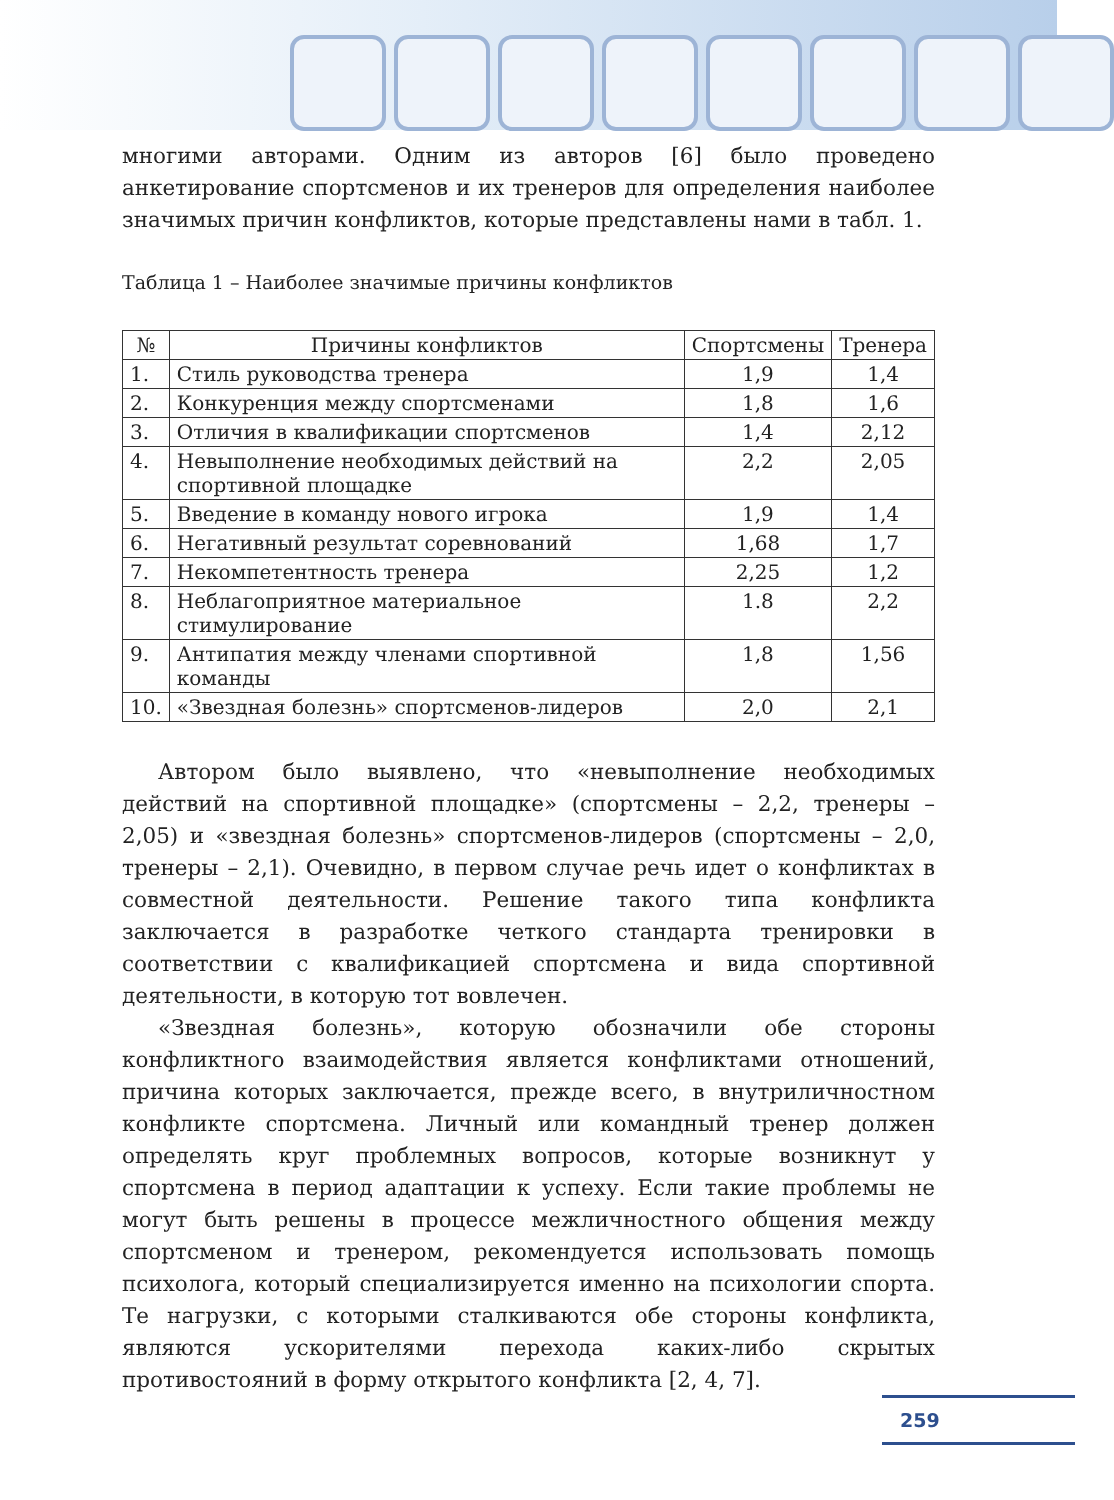многими авторами. Одним из авторов [6] было проведено анкетирование спортсменов и их тренеров для определения наиболее значимых причин конфликтов, которые представлены нами в табл. 1.
Таблица 1 – Наиболее значимые причины конфликтов
| № | Причины конфликтов | Спортсмены | Тренера |
| --- | --- | --- | --- |
| 1. | Стиль руководства тренера | 1,9 | 1,4 |
| 2. | Конкуренция между спортсменами | 1,8 | 1,6 |
| 3. | Отличия в квалификации спортсменов | 1,4 | 2,12 |
| 4. | Невыполнение необходимых действий на спортивной площадке | 2,2 | 2,05 |
| 5. | Введение в команду нового игрока | 1,9 | 1,4 |
| 6. | Негативный результат соревнований | 1,68 | 1,7 |
| 7. | Некомпетентность тренера | 2,25 | 1,2 |
| 8. | Неблагоприятное материальное стимулирование | 1.8 | 2,2 |
| 9. | Антипатия между членами спортивной команды | 1,8 | 1,56 |
| 10. | «Звездная болезнь» спортсменов-лидеров | 2,0 | 2,1 |
Автором было выявлено, что «невыполнение необходимых действий на спортивной площадке» (спортсмены – 2,2, тренеры – 2,05) и «звездная болезнь» спортсменов-лидеров (спортсмены – 2,0, тренеры – 2,1). Очевидно, в первом случае речь идет о конфликтах в совместной деятельности. Решение такого типа конфликта заключается в разработке четкого стандарта тренировки в соответствии с квалификацией спортсмена и вида спортивной деятельности, в которую тот вовлечен.
«Звездная болезнь», которую обозначили обе стороны конфликтного взаимодействия является конфликтами отношений, причина которых заключается, прежде всего, в внутриличностном конфликте спортсмена. Личный или командный тренер должен определять круг проблемных вопросов, которые возникнут у спортсмена в период адаптации к успеху. Если такие проблемы не могут быть решены в процессе межличностного общения между спортсменом и тренером, рекомендуется использовать помощь психолога, который специализируется именно на психологии спорта. Те нагрузки, с которыми сталкиваются обе стороны конфликта, являются ускорителями перехода каких-либо скрытых противостояний в форму открытого конфликта [2, 4, 7].
259